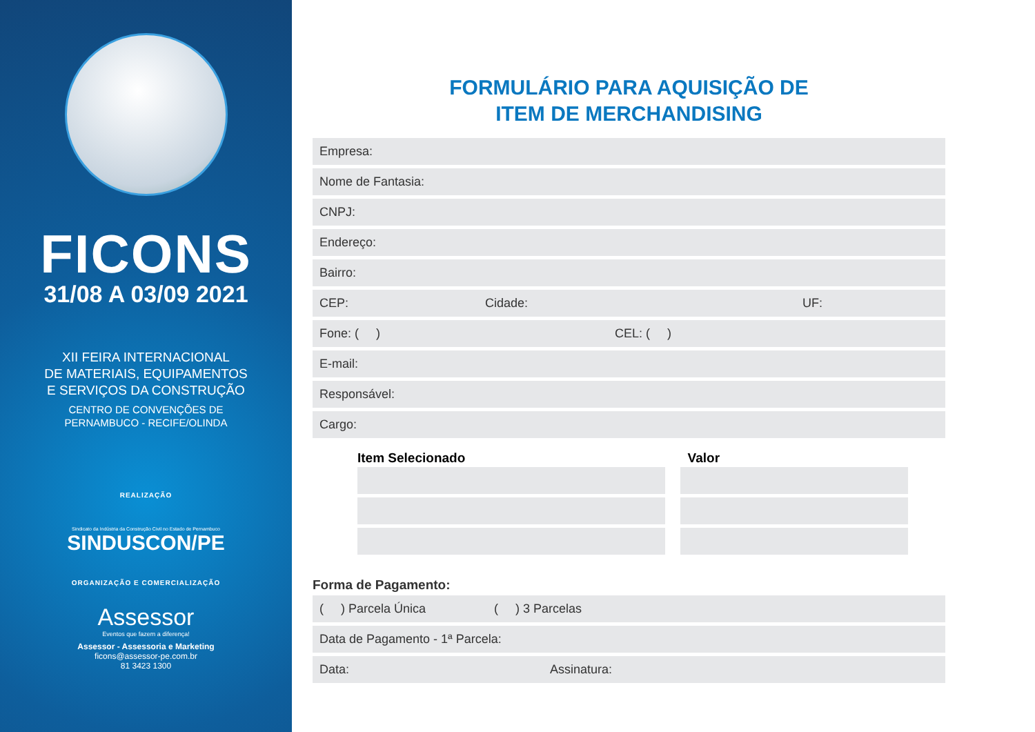FICONS
31/08 A 03/09 2021
XII FEIRA INTERNACIONAL
DE MATERIAIS, EQUIPAMENTOS
E SERVIÇOS DA CONSTRUÇÃO
CENTRO DE CONVENÇÕES DE
PERNAMBUCO - RECIFE/OLINDA
REALIZAÇÃO
Sindicato da Indústria da Construção Civil no Estado de Pernambuco
SINDUSCON/PE
ORGANIZAÇÃO E COMERCIALIZAÇÃO
Assessor
Eventos que fazem a diferença!
Assessor - Assessoria e Marketing
ficons@assessor-pe.com.br
81 3423 1300
FORMULÁRIO PARA AQUISIÇÃO DE
ITEM DE MERCHANDISING
Empresa:
Nome de Fantasia:
CNPJ:
Endereço:
Bairro:
CEP: Cidade: UF:
Fone: ( ) CEL: ( )
E-mail:
Responsável:
Cargo:
Item Selecionado Valor
Forma de Pagamento:
( ) Parcela Única ( ) 3 Parcelas
Data de Pagamento - 1ª Parcela:
Data: Assinatura: